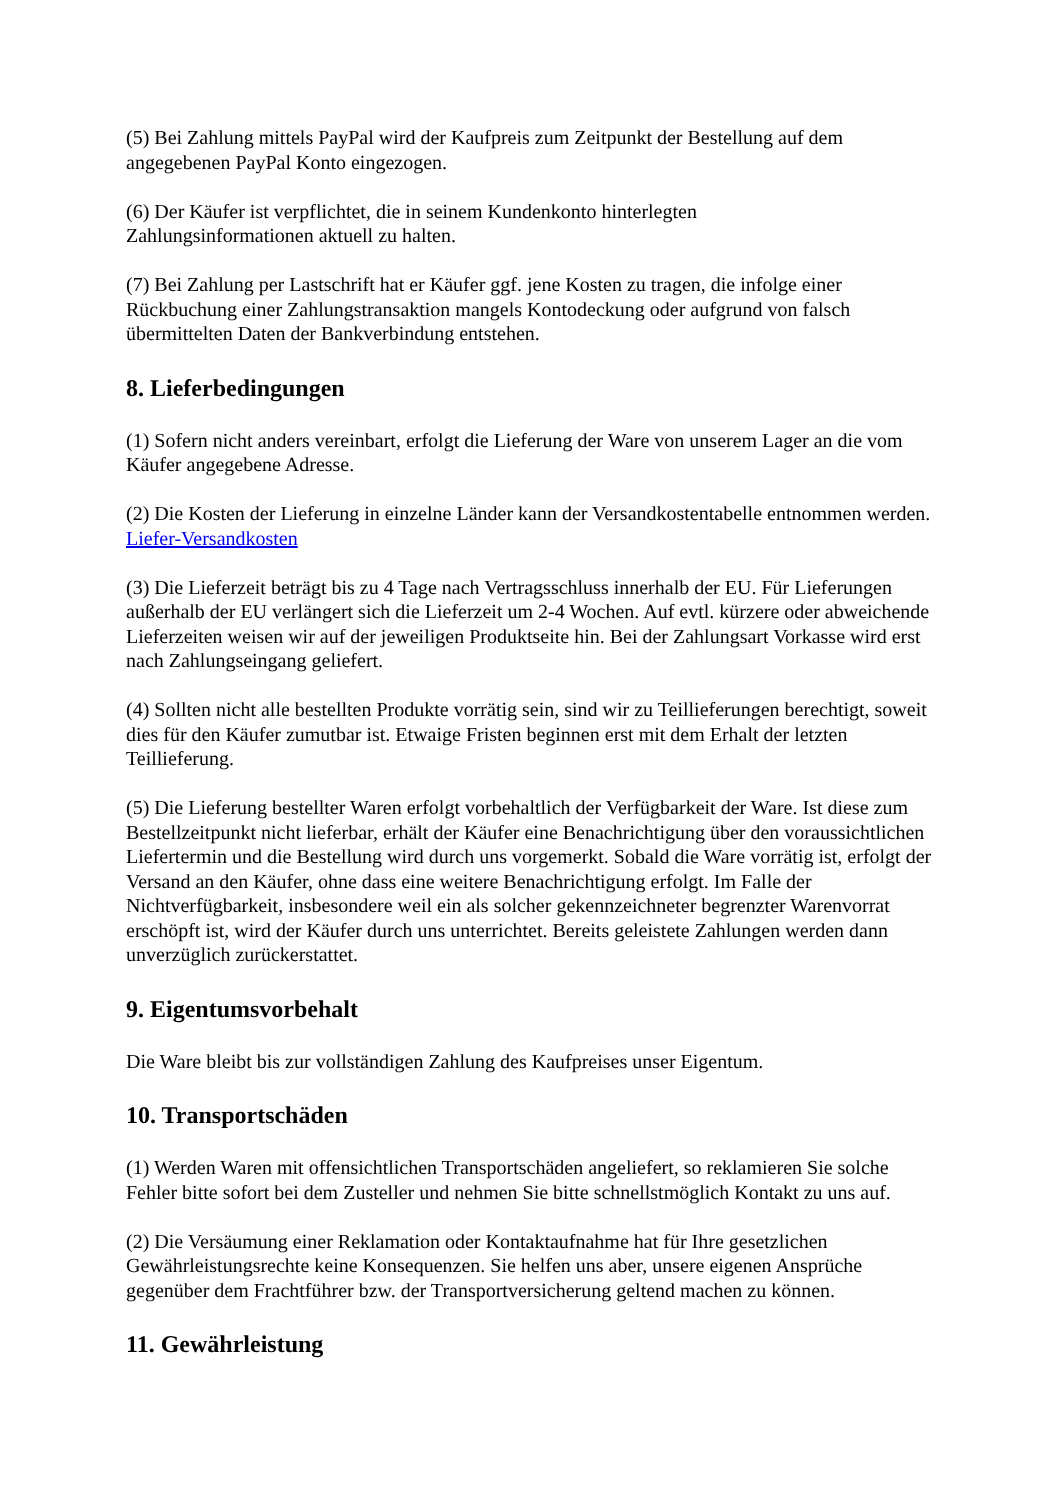(5) Bei Zahlung mittels PayPal wird der Kaufpreis zum Zeitpunkt der Bestellung auf dem angegebenen PayPal Konto eingezogen.
(6) Der Käufer ist verpflichtet, die in seinem Kundenkonto hinterlegten
Zahlungsinformationen aktuell zu halten.
(7) Bei Zahlung per Lastschrift hat er Käufer ggf. jene Kosten zu tragen, die infolge einer Rückbuchung einer Zahlungstransaktion mangels Kontodeckung oder aufgrund von falsch übermittelten Daten der Bankverbindung entstehen.
8. Lieferbedingungen
(1) Sofern nicht anders vereinbart, erfolgt die Lieferung der Ware von unserem Lager an die vom Käufer angegebene Adresse.
(2) Die Kosten der Lieferung in einzelne Länder kann der Versandkostentabelle entnommen werden. Liefer-Versandkosten
(3) Die Lieferzeit beträgt bis zu 4 Tage nach Vertragsschluss innerhalb der EU. Für Lieferungen außerhalb der EU verlängert sich die Lieferzeit um 2-4 Wochen. Auf evtl. kürzere oder abweichende Lieferzeiten weisen wir auf der jeweiligen Produktseite hin. Bei der Zahlungsart Vorkasse wird erst nach Zahlungseingang geliefert.
(4) Sollten nicht alle bestellten Produkte vorrätig sein, sind wir zu Teillieferungen berechtigt, soweit dies für den Käufer zumutbar ist. Etwaige Fristen beginnen erst mit dem Erhalt der letzten Teillieferung.
(5) Die Lieferung bestellter Waren erfolgt vorbehaltlich der Verfügbarkeit der Ware. Ist diese zum Bestellzeitpunkt nicht lieferbar, erhält der Käufer eine Benachrichtigung über den voraussichtlichen Liefertermin und die Bestellung wird durch uns vorgemerkt. Sobald die Ware vorrätig ist, erfolgt der Versand an den Käufer, ohne dass eine weitere Benachrichtigung erfolgt. Im Falle der Nichtverfügbarkeit, insbesondere weil ein als solcher gekennzeichneter begrenzter Warenvorrat erschöpft ist, wird der Käufer durch uns unterrichtet. Bereits geleistete Zahlungen werden dann unverzüglich zurückerstattet.
9. Eigentumsvorbehalt
Die Ware bleibt bis zur vollständigen Zahlung des Kaufpreises unser Eigentum.
10. Transportschäden
(1) Werden Waren mit offensichtlichen Transportschäden angeliefert, so reklamieren Sie solche Fehler bitte sofort bei dem Zusteller und nehmen Sie bitte schnellstmöglich Kontakt zu uns auf.
(2) Die Versäumung einer Reklamation oder Kontaktaufnahme hat für Ihre gesetzlichen Gewährleistungsrechte keine Konsequenzen. Sie helfen uns aber, unsere eigenen Ansprüche gegenüber dem Frachtführer bzw. der Transportversicherung geltend machen zu können.
11. Gewährleistung